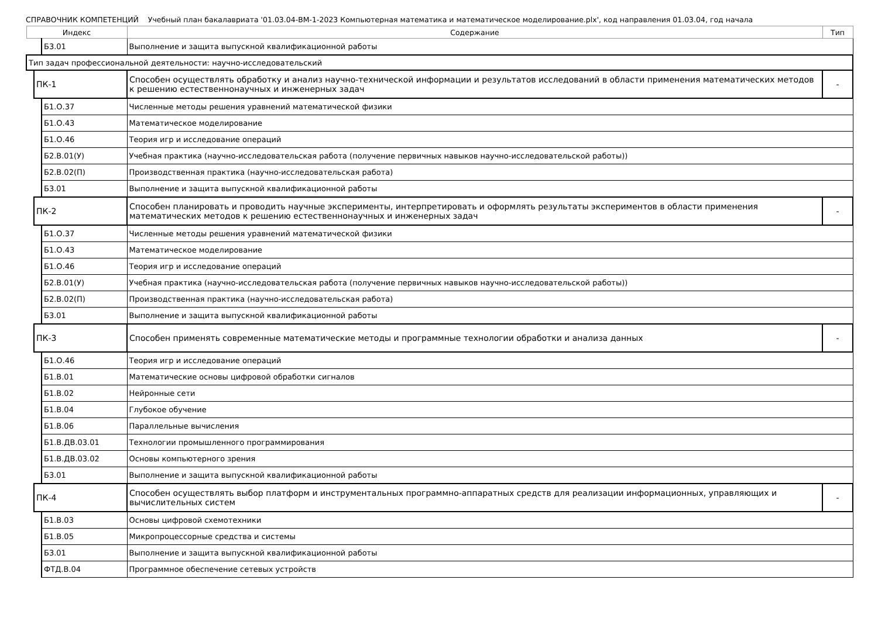СПРАВОЧНИК КОМПЕТЕНЦИЙ Учебный план бакалавриата '01.03.04-ВМ-1-2023 Компьютерная математика и математическое моделирование.plx', код направления 01.03.04, год начала
| Индекс | | | Содержание | Тип |
| --- | --- | --- | --- | --- |
| | | Б3.01 | Выполнение и защита выпускной квалификационной работы | |
| Тип задач профессиональной деятельности: научно-исследовательский | | | | |
| | ПК-1 | | Способен осуществлять обработку и анализ научно-технической информации и результатов исследований в области применения математических методов к решению естественнонаучных и инженерных задач | - |
| | | Б1.О.37 | Численные методы решения уравнений математической физики | |
| | | Б1.О.43 | Математическое моделирование | |
| | | Б1.О.46 | Теория игр и исследование операций | |
| | | Б2.В.01(У) | Учебная практика (научно-исследовательская работа (получение первичных навыков научно-исследовательской работы)) | |
| | | Б2.В.02(П) | Производственная практика (научно-исследовательская работа) | |
| | | Б3.01 | Выполнение и защита выпускной квалификационной работы | |
| | ПК-2 | | Способен планировать и проводить научные эксперименты, интерпретировать и оформлять результаты экспериментов в области применения математических методов к решению естественнонаучных и инженерных задач | - |
| | | Б1.О.37 | Численные методы решения уравнений математической физики | |
| | | Б1.О.43 | Математическое моделирование | |
| | | Б1.О.46 | Теория игр и исследование операций | |
| | | Б2.В.01(У) | Учебная практика (научно-исследовательская работа (получение первичных навыков научно-исследовательской работы)) | |
| | | Б2.В.02(П) | Производственная практика (научно-исследовательская работа) | |
| | | Б3.01 | Выполнение и защита выпускной квалификационной работы | |
| | ПК-3 | | Способен применять современные математические методы и программные технологии обработки и анализа данных | - |
| | | Б1.О.46 | Теория игр и исследование операций | |
| | | Б1.В.01 | Математические основы цифровой обработки сигналов | |
| | | Б1.В.02 | Нейронные сети | |
| | | Б1.В.04 | Глубокое обучение | |
| | | Б1.В.06 | Параллельные вычисления | |
| | | Б1.В.ДВ.03.01 | Технологии промышленного программирования | |
| | | Б1.В.ДВ.03.02 | Основы компьютерного зрения | |
| | | Б3.01 | Выполнение и защита выпускной квалификационной работы | |
| | ПК-4 | | Способен осуществлять выбор платформ и инструментальных программно-аппаратных средств для реализации информационных, управляющих и вычислительных систем | - |
| | | Б1.В.03 | Основы цифровой схемотехники | |
| | | Б1.В.05 | Микропроцессорные средства и системы | |
| | | Б3.01 | Выполнение и защита выпускной квалификационной работы | |
| | | ФТД.В.04 | Программное обеспечение сетевых устройств | |